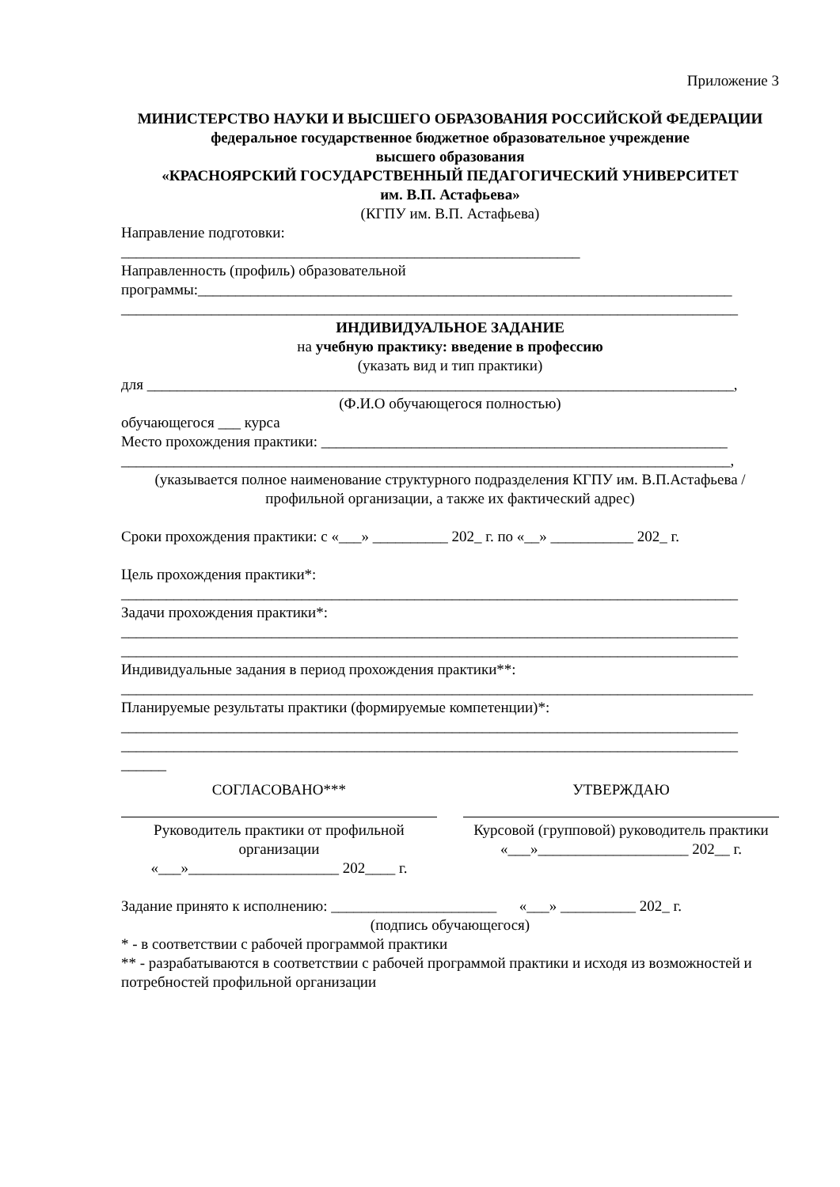Приложение 3
МИНИСТЕРСТВО НАУКИ И ВЫСШЕГО ОБРАЗОВАНИЯ РОССИЙСКОЙ ФЕДЕРАЦИИ
федеральное государственное бюджетное образовательное учреждение
высшего образования
«КРАСНОЯРСКИЙ ГОСУДАРСТВЕННЫЙ ПЕДАГОГИЧЕСКИЙ УНИВЕРСИТЕТ
им. В.П. Астафьева»
(КГПУ им. В.П. Астафьева)
Направление подготовки:
_____________________________________________________________
Направленность (профиль) образовательной
программы:_______________________________________________________________________
__________________________________________________________________________________
ИНДИВИДУАЛЬНОЕ ЗАДАНИЕ
на учебную практику: введение в профессию
(указать вид и тип практики)
для ______________________________________________________________________________,
(Ф.И.О обучающегося полностью)
обучающегося ___ курса
Место прохождения практики: ______________________________________________________
_________________________________________________________________________________,
(указывается полное наименование структурного подразделения КГПУ им. В.П.Астафьева / профильной организации, а также их фактический адрес)
Сроки прохождения практики: с «___» __________ 202_ г. по «__» ___________ 202_ г.
Цель прохождения практики*:
__________________________________________________________________________________
Задачи прохождения практики*:
__________________________________________________________________________________
__________________________________________________________________________________
Индивидуальные задания в период прохождения практики**:
____________________________________________________________________________________
Планируемые результаты практики (формируемые компетенции)*:
__________________________________________________________________________________
__________________________________________________________________________________
______
СОГЛАСОВАНО***
Руководитель практики от профильной организации
«___»____________________ 202____ г.
УТВЕРЖДАЮ
Курсовой (групповой) руководитель практики
«___»____________________ 202__ г.
Задание принято к исполнению: ______________________ «___» __________ 202_ г.
(подпись обучающегося)
* - в соответствии с рабочей программой практики
** - разрабатываются в соответствии с рабочей программой практики и исходя из возможностей и потребностей профильной организации